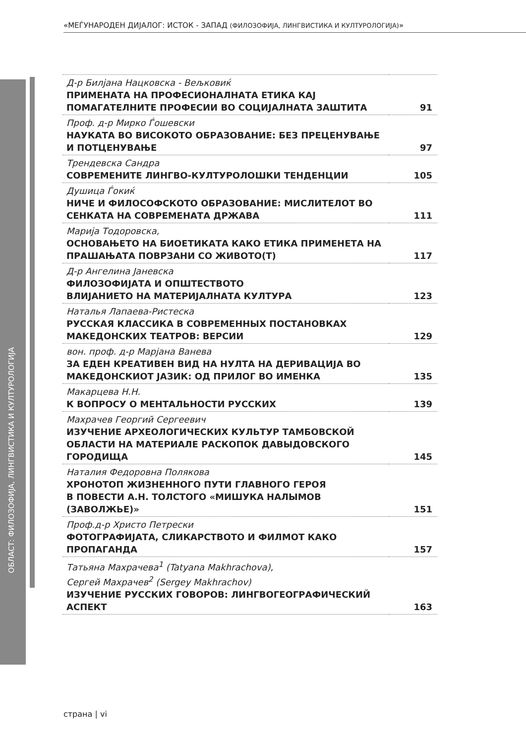«МЕЃУНАРОДЕН ДИЈАЛОГ: ИСТОК - ЗАПАД (ФИЛОЗОФИЈА, ЛИНГВИСТИКА И КУЛТУРОЛОГИЈА)»
ОБЛАСТ: ФИЛОЗОФИЈА, ЛИНГВИСТИКА И КУЛТУРОЛОГИЈА
| Д-р Билјана Нацковска - Вељковиќ ПРИМЕНАТА НА ПРОФЕСИОНАЛНАТА ЕТИКА КАЈ ПОМАГАТЕЛНИТЕ ПРОФЕСИИ ВО СОЦИЈАЛНАТА ЗАШТИТА | 91 |
| Проф. д-р Мирко Ѓошевски НАУКАТА ВО ВИСОКОТО ОБРАЗОВАНИЕ: БЕЗ ПРЕЦЕНУВАЊЕ И ПОТЦЕНУВАЊЕ | 97 |
| Трендевска Сандра СОВРЕМЕНИТЕ ЛИНГВО-КУЛТУРОЛОШКИ ТЕНДЕНЦИИ | 105 |
| Душица Ѓокиќ НИЧЕ И ФИЛОСОФСКОТО ОБРАЗОВАНИЕ: МИСЛИТЕЛОТ ВО СЕНКАТА НА СОВРЕМЕНАТА ДРЖАВА | 111 |
| Марија Тодоровска, ОСНОВАЊЕТО НА БИОЕТИКАТА КАКО ЕТИКА ПРИМЕНЕТА НА ПРАШАЊАТА ПОВРЗАНИ СО ЖИВОТО(Т) | 117 |
| Д-р Ангелина Јаневска ФИЛОЗОФИЈАТА И ОПШТЕСТВОТО ВЛИЈАНИЕТО НА МАТЕРИЈАЛНАТА КУЛТУРА | 123 |
| Наталья Лапаева-Ристеска РУССКАЯ КЛАССИКА В СОВРЕМЕННЫХ ПОСТАНОВКАХ МАКЕДОНСКИХ ТЕАТРОВ: ВЕРСИИ | 129 |
| вон. проф. д-р Марјана Ванева ЗА ЕДЕН КРЕАТИВЕН ВИД НА НУЛТА НА ДЕРИВАЦИЈА ВО МАКЕДОНСКИОТ ЈАЗИК: ОД ПРИЛОГ ВО ИМЕНКА | 135 |
| Макарцева Н.Н. К ВОПРОСУ О МЕНТАЛЬНОСТИ РУССКИХ | 139 |
| Махрачев Георгий Сергеевич ИЗУЧЕНИЕ АРХЕОЛОГИЧЕСКИХ КУЛЬТУР ТАМБОВСКОЙ ОБЛАСТИ НА МАТЕРИАЛЕ РАСКОПОК ДАВЫДОВСКОГО ГОРОДИЩА | 145 |
| Наталия Федоровна Полякова ХРОНОТОП ЖИЗНЕННОГО ПУТИ ГЛАВНОГО ГЕРОЯ В ПОВЕСТИ А.Н. ТОЛСТОГО «МИШУКА НАЛЫМОВ (ЗАВОЛЖЬЕ)» | 151 |
| Проф.д-р Христо Петрески ФОТОГРАФИЈАТА, СЛИКАРСТВОТО И ФИЛМОТ КАКО ПРОПАГАНДА | 157 |
| Татьяна Махрачева<sup>1</sup> (Tatyana Makhrachova), Сергей Махрачев<sup>2</sup> (Sergey Makhrachov) ИЗУЧЕНИЕ РУССКИХ ГОВОРОВ: ЛИНГВОГЕОГРАФИЧЕСКИЙ АСПЕКТ | 163 |
страна | vi